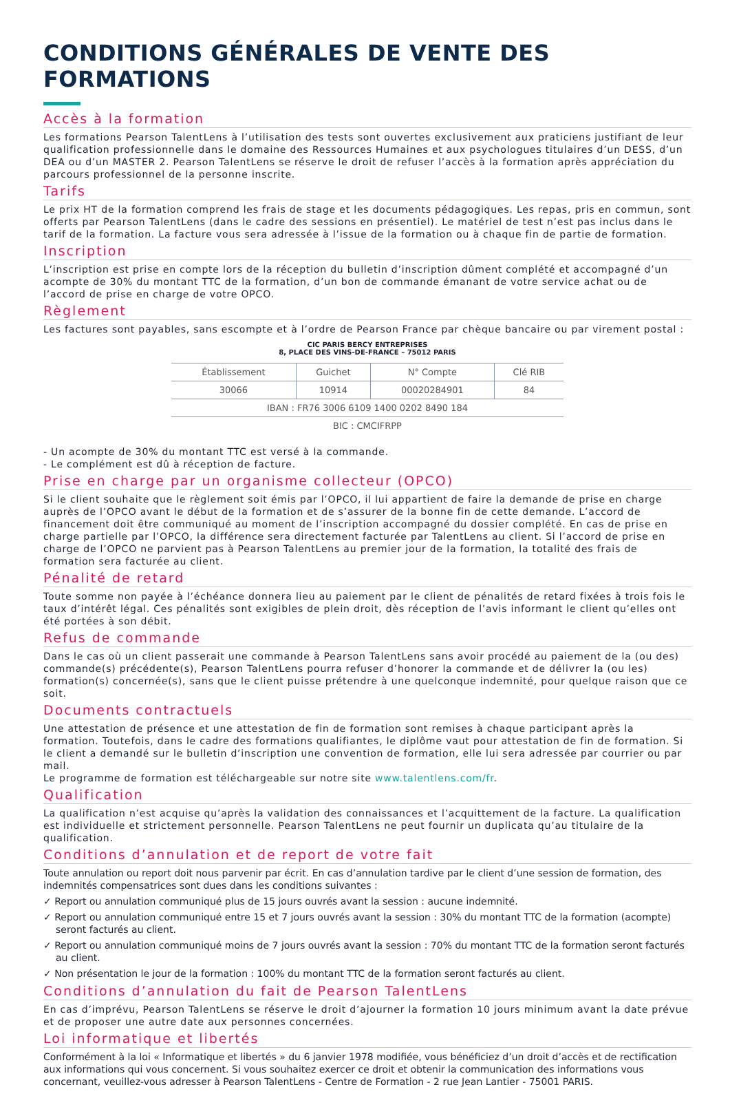CONDITIONS GÉNÉRALES DE VENTE DES FORMATIONS
Accès à la formation
Les formations Pearson TalentLens à l’utilisation des tests sont ouvertes exclusivement aux praticiens justifiant de leur qualification professionnelle dans le domaine des Ressources Humaines et aux psychologues titulaires d’un DESS, d’un DEA ou d’un MASTER 2. Pearson TalentLens se réserve le droit de refuser l’accès à la formation après appréciation du parcours professionnel de la personne inscrite.
Tarifs
Le prix HT de la formation comprend les frais de stage et les documents pédagogiques. Les repas, pris en commun, sont offerts par Pearson TalentLens (dans le cadre des sessions en présentiel). Le matériel de test n’est pas inclus dans le tarif de la formation. La facture vous sera adressée à l’issue de la formation ou à chaque fin de partie de formation.
Inscription
L’inscription est prise en compte lors de la réception du bulletin d’inscription dûment complété et accompagné d’un acompte de 30% du montant TTC de la formation, d’un bon de commande émanant de votre service achat ou de l’accord de prise en charge de votre OPCO.
Règlement
Les factures sont payables, sans escompte et à l’ordre de Pearson France par chèque bancaire ou par virement postal :
CIC PARIS BERCY ENTREPRISES
8, PLACE DES VINS-DE-FRANCE – 75012 PARIS
| Établissement | Guichet | N° Compte | Clé RIB |
| --- | --- | --- | --- |
| 30066 | 10914 | 00020284901 | 84 |
| IBAN : FR76 3006 6109 1400 0202 8490 184 | | | |
| BIC : CMCIFRPP | | | |
- Un acompte de 30% du montant TTC est versé à la commande.
- Le complément est dû à réception de facture.
Prise en charge par un organisme collecteur (OPCO)
Si le client souhaite que le règlement soit émis par l’OPCO, il lui appartient de faire la demande de prise en charge auprès de l’OPCO avant le début de la formation et de s’assurer de la bonne fin de cette demande. L’accord de financement doit être communiqué au moment de l’inscription accompagné du dossier complété. En cas de prise en charge partielle par l’OPCO, la différence sera directement facturée par TalentLens au client. Si l’accord de prise en charge de l’OPCO ne parvient pas à Pearson TalentLens au premier jour de la formation, la totalité des frais de formation sera facturée au client.
Pénalité de retard
Toute somme non payée à l’échéance donnera lieu au paiement par le client de pénalités de retard fixées à trois fois le taux d’intérêt légal. Ces pénalités sont exigibles de plein droit, dès réception de l’avis informant le client qu’elles ont été portées à son débit.
Refus de commande
Dans le cas où un client passerait une commande à Pearson TalentLens sans avoir procédé au paiement de la (ou des) commande(s) précédente(s), Pearson TalentLens pourra refuser d’honorer la commande et de délivrer la (ou les) formation(s) concernée(s), sans que le client puisse prétendre à une quelconque indemnité, pour quelque raison que ce soit.
Documents contractuels
Une attestation de présence et une attestation de fin de formation sont remises à chaque participant après la formation. Toutefois, dans le cadre des formations qualifiantes, le diplôme vaut pour attestation de fin de formation. Si le client a demandé sur le bulletin d’inscription une convention de formation, elle lui sera adressée par courrier ou par mail.
Le programme de formation est téléchargeable sur notre site www.talentlens.com/fr.
Qualification
La qualification n’est acquise qu’après la validation des connaissances et l’acquittement de la facture. La qualification est individuelle et strictement personnelle. Pearson TalentLens ne peut fournir un duplicata qu’au titulaire de la qualification.
Conditions d’annulation et de report de votre fait
Toute annulation ou report doit nous parvenir par écrit. En cas d’annulation tardive par le client d’une session de formation, des indemnités compensatrices sont dues dans les conditions suivantes :
✓ Report ou annulation communiqué plus de 15 jours ouvrés avant la session : aucune indemnité.
✓ Report ou annulation communiqué entre 15 et 7 jours ouvrés avant la session : 30% du montant TTC de la formation (acompte) seront facturés au client.
✓ Report ou annulation communiqué moins de 7 jours ouvrés avant la session : 70% du montant TTC de la formation seront facturés au client.
✓ Non présentation le jour de la formation : 100% du montant TTC de la formation seront facturés au client.
Conditions d’annulation du fait de Pearson TalentLens
En cas d’imprévu, Pearson TalentLens se réserve le droit d’ajourner la formation 10 jours minimum avant la date prévue et de proposer une autre date aux personnes concernées.
Loi informatique et libertés
Conformément à la loi « Informatique et libertés » du 6 janvier 1978 modifiée, vous bénéficiez d’un droit d’accès et de rectification aux informations qui vous concernent. Si vous souhaitez exercer ce droit et obtenir la communication des informations vous concernant, veuillez-vous adresser à Pearson TalentLens - Centre de Formation - 2 rue Jean Lantier - 75001 PARIS.